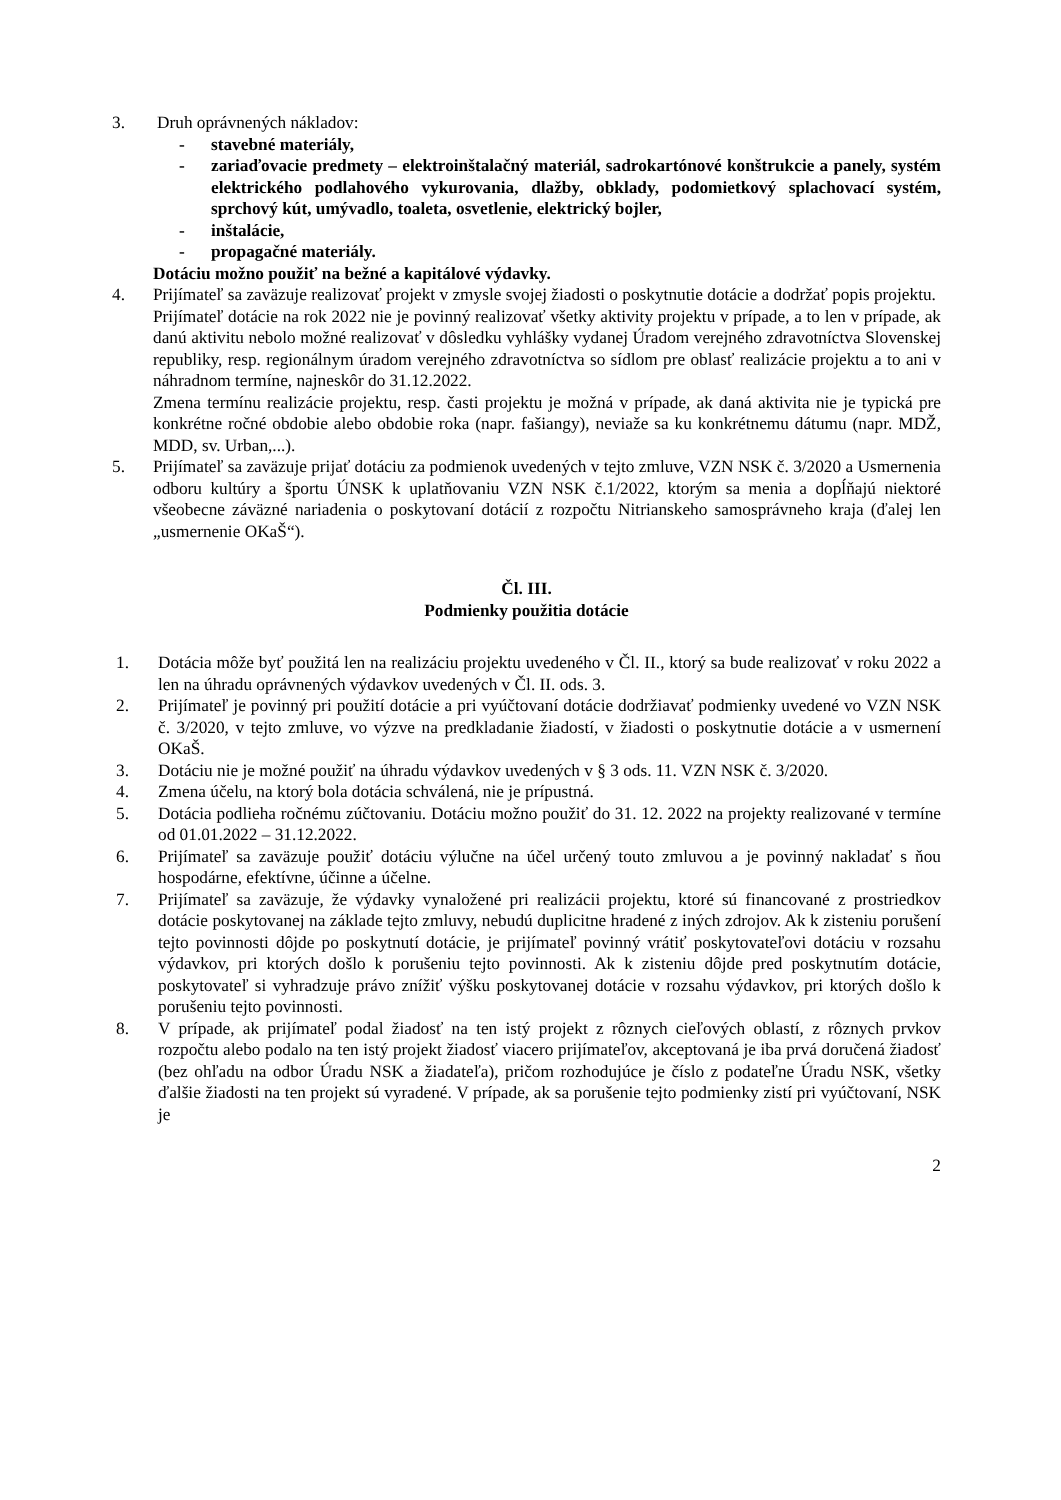3. Druh oprávnených nákladov:
- stavebné materiály,
- zariaďovacie predmety – elektroinštalačný materiál, sadrokartónové konštrukcie a panely, systém elektrického podlahového vykurovania, dlažby, obklady, podomietkový splachovací systém, sprchový kút, umývadlo, toaleta, osvetlenie, elektrický bojler,
- inštalácie,
- propagačné materiály.
Dotáciu možno použiť na bežné a kapitálové výdavky.
4. Prijímateľ sa zaväzuje realizovať projekt v zmysle svojej žiadosti o poskytnutie dotácie a dodržať popis projektu.
Prijímateľ dotácie na rok 2022 nie je povinný realizovať všetky aktivity projektu v prípade, a to len v prípade, ak danú aktivitu nebolo možné realizovať v dôsledku vyhlášky vydanej Úradom verejného zdravotníctva Slovenskej republiky, resp. regionálnym úradom verejného zdravotníctva so sídlom pre oblasť realizácie projektu a to ani v náhradnom termíne, najneskôr do 31.12.2022.
Zmena termínu realizácie projektu, resp. časti projektu je možná v prípade, ak daná aktivita nie je typická pre konkrétne ročné obdobie alebo obdobie roka (napr. fašiangy), neviaže sa ku konkrétnemu dátumu (napr. MDŽ, MDD, sv. Urban,...).
5. Prijímateľ sa zaväzuje prijať dotáciu za podmienok uvedených v tejto zmluve, VZN NSK č. 3/2020 a Usmernenia odboru kultúry a športu ÚNSK k uplatňovaniu VZN NSK č.1/2022, ktorým sa menia a dopĺňajú niektoré všeobecne záväzné nariadenia o poskytovaní dotácií z rozpočtu Nitrianskeho samosprávneho kraja (ďalej len „usmernenie OKaŠ“).
Čl. III.
Podmienky použitia dotácie
1. Dotácia môže byť použitá len na realizáciu projektu uvedeného v Čl. II., ktorý sa bude realizovať v roku 2022 a len na úhradu oprávnených výdavkov uvedených v Čl. II. ods. 3.
2. Prijímateľ je povinný pri použití dotácie a pri vyúčtovaní dotácie dodržiavať podmienky uvedené vo VZN NSK č. 3/2020, v tejto zmluve, vo výzve na predkladanie žiadostí, v žiadosti o poskytnutie dotácie a v usmernení OKaŠ.
3. Dotáciu nie je možné použiť na úhradu výdavkov uvedených v § 3 ods. 11. VZN NSK č. 3/2020.
4. Zmena účelu, na ktorý bola dotácia schválená, nie je prípustná.
5. Dotácia podlieha ročnému zúčtovaniu. Dotáciu možno použiť do 31. 12. 2022 na projekty realizované v termíne od 01.01.2022 – 31.12.2022.
6. Prijímateľ sa zaväzuje použiť dotáciu výlučne na účel určený touto zmluvou a je povinný nakladať s ňou hospodárne, efektívne, účinne a účelne.
7. Prijímateľ sa zaväzuje, že výdavky vynaložené pri realizácii projektu, ktoré sú financované z prostriedkov dotácie poskytovanej na základe tejto zmluvy, nebudú duplicitne hradené z iných zdrojov. Ak k zisteniu porušení tejto povinnosti dôjde po poskytnutí dotácie, je prijímateľ povinný vrátiť poskytovateľovi dotáciu v rozsahu výdavkov, pri ktorých došlo k porušeniu tejto povinnosti. Ak k zisteniu dôjde pred poskytnutím dotácie, poskytovateľ si vyhradzuje právo znížiť výšku poskytovanej dotácie v rozsahu výdavkov, pri ktorých došlo k porušeniu tejto povinnosti.
8. V prípade, ak prijímateľ podal žiadosť na ten istý projekt z rôznych cieľových oblastí, z rôznych prvkov rozpočtu alebo podalo na ten istý projekt žiadosť viacero prijímateľov, akceptovaná je iba prvá doručená žiadosť (bez ohľadu na odbor Úradu NSK a žiadateľa), pričom rozhodujúce je číslo z podateľne Úradu NSK, všetky ďalšie žiadosti na ten projekt sú vyradené. V prípade, ak sa porušenie tejto podmienky zistí pri vyúčtovaní, NSK je
2